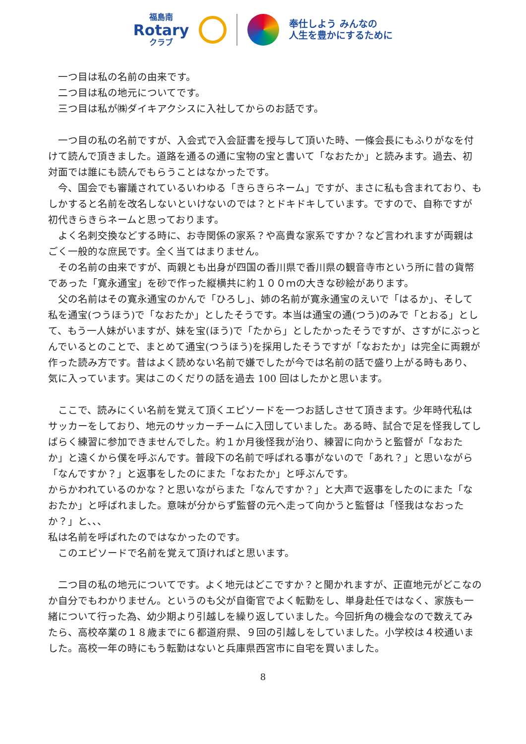福島南
Rotary
クラブ
奉仕しよう みんなの
人生を豊かにするために
　一つ目は私の名前の由来です。
　二つ目は私の地元についてです。
　三つ目は私が㈱ダイキアクシスに入社してからのお話です。
　一つ目の私の名前ですが、入会式で入会証書を授与して頂いた時、一條会長にもふりがなを付けて読んで頂きました。道路を通るの通に宝物の宝と書いて「なおたか」と読みます。過去、初対面では誰にも読んでもらうことはなかったです。
　今、国会でも審議されているいわゆる「きらきらネーム」ですが、まさに私も含まれており、もしかすると名前を改名しないといけないのでは？とドキドキしています。ですので、自称ですが初代きらきらネームと思っております。
　よく名刺交換などする時に、お寺関係の家系？や高貴な家系ですか？など言われますが両親はごく一般的な庶民です。全く当てはまりません。
　その名前の由来ですが、両親とも出身が四国の香川県で香川県の観音寺市という所に昔の貨幣であった「寛永通宝」を砂で作った縦横共に約１００ｍの大きな砂絵があります。
　父の名前はその寛永通宝のかんで「ひろし」、姉の名前が寛永通宝のえいで「はるか」、そして私を通宝(つうほう)で「なおたか」としたそうです。本当は通宝の通(つう)のみで「とおる」として、もう一人妹がいますが、妹を宝(ほう)で「たから」としたかったそうですが、さすがにぶっとんでいるとのことで、まとめて通宝(つうほう)を採用したそうですが「なおたか」は完全に両親が作った読み方です。昔はよく読めない名前で嫌でしたが今では名前の話で盛り上がる時もあり、気に入っています。実はこのくだりの話を過去 100 回はしたかと思います。
　ここで、読みにくい名前を覚えて頂くエピソードを一つお話しさせて頂きます。少年時代私はサッカーをしており、地元のサッカーチームに入団していました。ある時、試合で足を怪我してしばらく練習に参加できませんでした。約１か月後怪我が治り、練習に向かうと監督が「なおたか」と遠くから僕を呼ぶんです。普段下の名前で呼ばれる事がないので「あれ？」と思いながら「なんですか？」と返事をしたのにまた「なおたか」と呼ぶんです。
からかわれているのかな？と思いながらまた「なんですか？」と大声で返事をしたのにまた「なおたか」と呼ばれました。意味が分からず監督の元へ走って向かうと監督は「怪我はなおったか？」と、、、
私は名前を呼ばれたのではなかったのです。
　このエピソードで名前を覚えて頂ければと思います。
　二つ目の私の地元についてです。よく地元はどこですか？と聞かれますが、正直地元がどこなのか自分でもわかりません。というのも父が自衛官でよく転勤をし、単身赴任ではなく、家族も一緒について行った為、幼少期より引越しを繰り返していました。今回折角の機会なので数えてみたら、高校卒業の１８歳までに６都道府県、９回の引越しをしていました。小学校は４校通いました。高校一年の時にもう転勤はないと兵庫県西宮市に自宅を買いました。
8